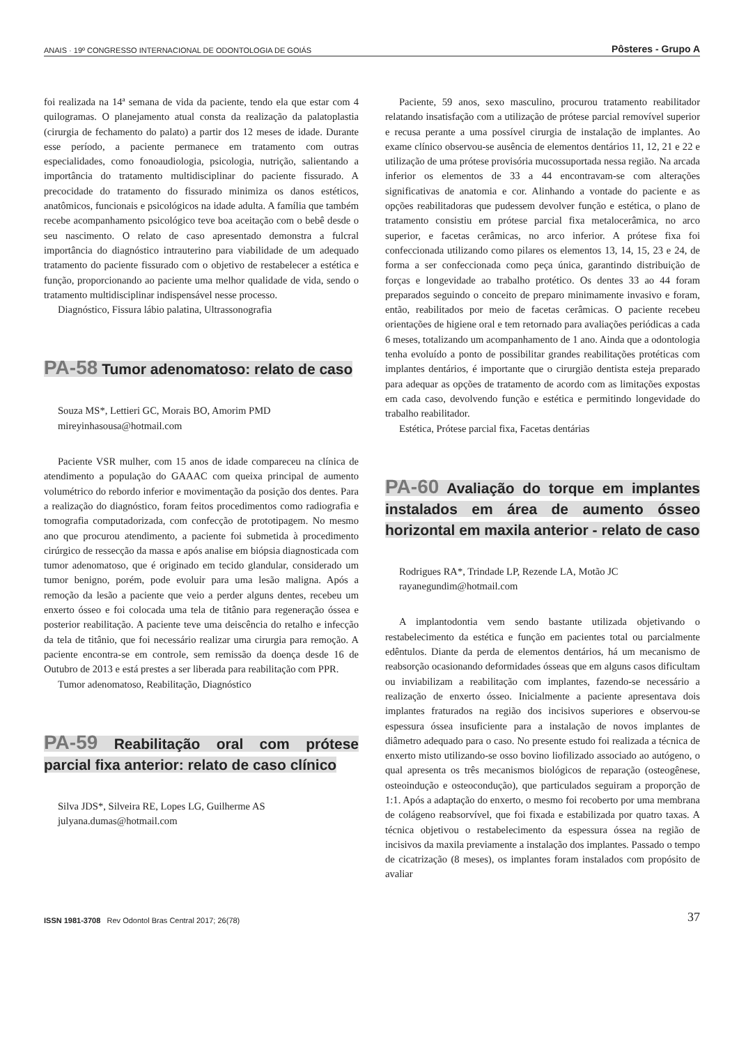ANAIS · 19º CONGRESSO INTERNACIONAL DE ODONTOLOGIA DE GOIÁS Pôsteres - Grupo A
foi realizada na 14ª semana de vida da paciente, tendo ela que estar com 4 quilogramas. O planejamento atual consta da realização da palatoplastia (cirurgia de fechamento do palato) a partir dos 12 meses de idade. Durante esse período, a paciente permanece em tratamento com outras especialidades, como fonoaudiologia, psicologia, nutrição, salientando a importância do tratamento multidisciplinar do paciente fissurado. A precocidade do tratamento do fissurado minimiza os danos estéticos, anatômicos, funcionais e psicológicos na idade adulta. A família que também recebe acompanhamento psicológico teve boa aceitação com o bebê desde o seu nascimento. O relato de caso apresentado demonstra a fulcral importância do diagnóstico intrauterino para viabilidade de um adequado tratamento do paciente fissurado com o objetivo de restabelecer a estética e função, proporcionando ao paciente uma melhor qualidade de vida, sendo o tratamento multidisciplinar indispensável nesse processo.
Diagnóstico, Fissura lábio palatina, Ultrassonografia
PA-58 Tumor adenomatoso: relato de caso
Souza MS*, Lettieri GC, Morais BO, Amorim PMD
mireyinhasousa@hotmail.com
Paciente VSR mulher, com 15 anos de idade compareceu na clínica de atendimento a população do GAAAC com queixa principal de aumento volumétrico do rebordo inferior e movimentação da posição dos dentes. Para a realização do diagnóstico, foram feitos procedimentos como radiografia e tomografia computadorizada, com confecção de prototipagem. No mesmo ano que procurou atendimento, a paciente foi submetida à procedimento cirúrgico de ressecção da massa e após analise em biópsia diagnosticada com tumor adenomatoso, que é originado em tecido glandular, considerado um tumor benigno, porém, pode evoluir para uma lesão maligna. Após a remoção da lesão a paciente que veio a perder alguns dentes, recebeu um enxerto ósseo e foi colocada uma tela de titânio para regeneração óssea e posterior reabilitação. A paciente teve uma deiscência do retalho e infecção da tela de titânio, que foi necessário realizar uma cirurgia para remoção. A paciente encontra-se em controle, sem remissão da doença desde 16 de Outubro de 2013 e está prestes a ser liberada para reabilitação com PPR.
Tumor adenomatoso, Reabilitação, Diagnóstico
PA-59 Reabilitação oral com prótese parcial fixa anterior: relato de caso clínico
Silva JDS*, Silveira RE, Lopes LG, Guilherme AS
julyana.dumas@hotmail.com
Paciente, 59 anos, sexo masculino, procurou tratamento reabilitador relatando insatisfação com a utilização de prótese parcial removível superior e recusa perante a uma possível cirurgia de instalação de implantes. Ao exame clínico observou-se ausência de elementos dentários 11, 12, 21 e 22 e utilização de uma prótese provisória mucossuportada nessa região. Na arcada inferior os elementos de 33 a 44 encontravam-se com alterações significativas de anatomia e cor. Alinhando a vontade do paciente e as opções reabilitadoras que pudessem devolver função e estética, o plano de tratamento consistiu em prótese parcial fixa metalocerâmica, no arco superior, e facetas cerâmicas, no arco inferior. A prótese fixa foi confeccionada utilizando como pilares os elementos 13, 14, 15, 23 e 24, de forma a ser confeccionada como peça única, garantindo distribuição de forças e longevidade ao trabalho protético. Os dentes 33 ao 44 foram preparados seguindo o conceito de preparo minimamente invasivo e foram, então, reabilitados por meio de facetas cerâmicas. O paciente recebeu orientações de higiene oral e tem retornado para avaliações periódicas a cada 6 meses, totalizando um acompanhamento de 1 ano. Ainda que a odontologia tenha evoluído a ponto de possibilitar grandes reabilitações protéticas com implantes dentários, é importante que o cirurgião dentista esteja preparado para adequar as opções de tratamento de acordo com as limitações expostas em cada caso, devolvendo função e estética e permitindo longevidade do trabalho reabilitador.
Estética, Prótese parcial fixa, Facetas dentárias
PA-60 Avaliação do torque em implantes instalados em área de aumento ósseo horizontal em maxila anterior - relato de caso
Rodrigues RA*, Trindade LP, Rezende LA, Motão JC
rayanegundim@hotmail.com
A implantodontia vem sendo bastante utilizada objetivando o restabelecimento da estética e função em pacientes total ou parcialmente edêntulos. Diante da perda de elementos dentários, há um mecanismo de reabsorção ocasionando deformidades ósseas que em alguns casos dificultam ou inviabilizam a reabilitação com implantes, fazendo-se necessário a realização de enxerto ósseo. Inicialmente a paciente apresentava dois implantes fraturados na região dos incisivos superiores e observou-se espessura óssea insuficiente para a instalação de novos implantes de diâmetro adequado para o caso. No presente estudo foi realizada a técnica de enxerto misto utilizando-se osso bovino liofilizado associado ao autógeno, o qual apresenta os três mecanismos biológicos de reparação (osteogênese, osteoindução e osteocondução), que particulados seguiram a proporção de 1:1. Após a adaptação do enxerto, o mesmo foi recoberto por uma membrana de colágeno reabsorvível, que foi fixada e estabilizada por quatro taxas. A técnica objetivou o restabelecimento da espessura óssea na região de incisivos da maxila previamente a instalação dos implantes. Passado o tempo de cicatrização (8 meses), os implantes foram instalados com propósito de avaliar
ISSN 1981-3708 Rev Odontol Bras Central 2017; 26(78) 37